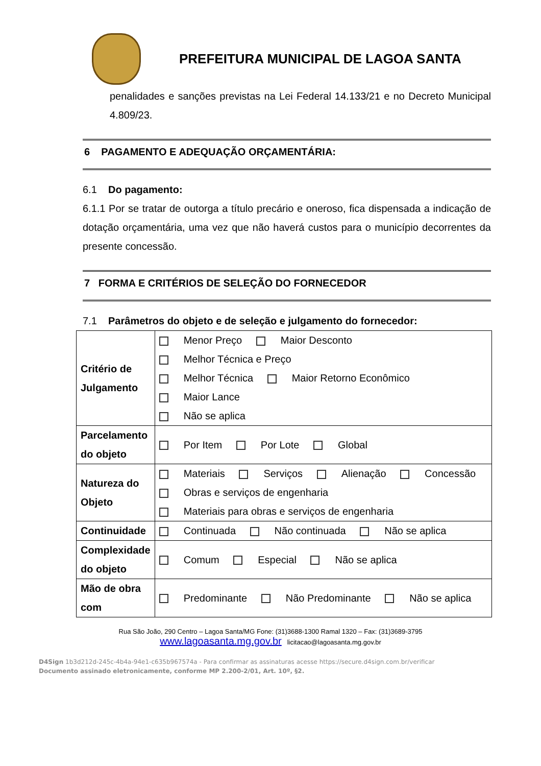PREFEITURA MUNICIPAL DE LAGOA SANTA
penalidades e sanções previstas na Lei Federal 14.133/21 e no Decreto Municipal 4.809/23.
6 PAGAMENTO E ADEQUAÇÃO ORÇAMENTÁRIA:
6.1 Do pagamento:
6.1.1 Por se tratar de outorga a título precário e oneroso, fica dispensada a indicação de dotação orçamentária, uma vez que não haverá custos para o município decorrentes da presente concessão.
7 FORMA E CRITÉRIOS DE SELEÇÃO DO FORNECEDOR
7.1 Parâmetros do objeto e de seleção e julgamento do fornecedor:
| Critério de Julgamento | Menor Preço Maior Desconto Melhor Técnica e Preço Melhor Técnica Maior Retorno Econômico Maior Lance Não se aplica |
| Parcelamento do objeto | Por Item Por Lote Global |
| Natureza do Objeto | Materiais Serviços Alienação Concessão Obras e serviços de engenharia Materiais para obras e serviços de engenharia |
| Continuidade | Continuada Não continuada Não se aplica |
| Complexidade do objeto | Comum Especial Não se aplica |
| Mão de obra com | Predominante Não Predominante Não se aplica |
Rua São João, 290 Centro – Lagoa Santa/MG Fone: (31)3688-1300 Ramal 1320 – Fax: (31)3689-3795
www.lagoasanta.mg.gov.br licitacao@lagoasanta.mg.gov.br
D4Sign 1b3d212d-245c-4b4a-94e1-c635b967574a - Para confirmar as assinaturas acesse https://secure.d4sign.com.br/verificar
Documento assinado eletronicamente, conforme MP 2.200-2/01, Art. 10º, §2.